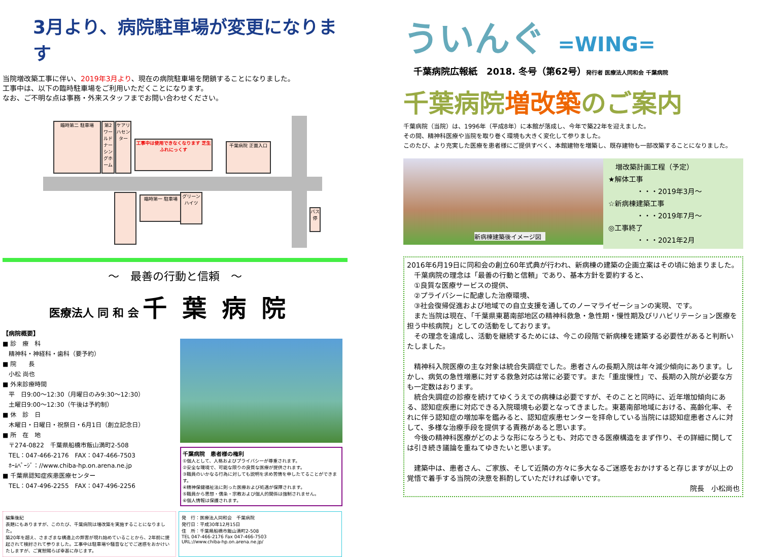3月より、病院駐車場が変更になります
当院増改築工事に伴い、2019年3月より、現在の病院駐車場を閉鎖することになりました。
工事中は、以下の臨時駐車場をご利用いただくことになります。
なお、ご不明な点は事務・外来スタッフまでお問い合わせください。
臨時第二 駐車場
第2ワールドナーシングホーム
ケアリハセンター
工事中は使用できなくなります 芝生 ふれにっくす
千葉病院 正面入口
臨時第一 駐車場
グリーンハイツ
バス停
～　最善の行動と信頼　～
医療法人 同 和 会 千葉病院
【病院概要】
■ 診　療　科
　精神科・神経科・歯科（要予約）
■ 院　　長
　小松 尚也
■ 外来診療時間
　平　日9:00～12:30（月曜日のみ9:30～12:30）
　土曜日9:00～12:30（午後は予約制）
■ 休　診　日
　木曜日・日曜日・祝祭日・6月1日（創立記念日）
■ 所　在　地
　〒274-0822　千葉県船橋市飯山満町2-508
　TEL：047-466-2176　FAX：047-466-7503
　ﾎｰﾑﾍﾟｰｼﾞ：//www.chiba-hp.on.arena.ne.jp
■ 千葉県認知症疾患医療センター
　TEL：047-496-2255　FAX：047-496-2256
千葉病院　患者様の権利
①個人として、人格およびプライバシーが尊重されます。
②安全な環境で、可能な限りの良質な医療が提供されます。
③職員のいかなる行為に対しても説明を求め苦情を申したてることができます。
④精神保健福祉法に則った医療および処遇が保障されます。
⑤職員から思想・信条・宗教および個人的関係は強制されません。
⑥個人情報は保護されます。
編集後記
表題にもありますが、このたび、千葉病院は増改築を実施することになりました。
築20年を超え、さまざまな構造上の弊害が現れ始めていることから、2年前に提起されて検討されて参りました。工事中は駐車場や騒音などでご迷惑をおかけいたしますが、ご寛恕賜らば幸甚に存じます。
発　行：医療法人同和会　千葉病院
発行日：平成30年12月15日
住　所：千葉県船橋市飯山満町2-508
TEL 047-466-2176 Fax 047-466-7503
URL://www.chiba-hp.on.arena.ne.jp/
ういんぐ =WING=
千葉病院広報紙　2018. 冬号（第62号）発行者 医療法人同和会 千葉病院
千葉病院増改築のご案内
千葉病院（当院）は、1996年（平成8年）に本館が落成し、今年で築22年を迎えました。
その間、精神科医療や当院を取り巻く環境も大きく変化して参りました。
このたび、より充実した医療を患者様にご提供すべく、本館建物を増築し、既存建物も一部改築することになりました。
新病棟建築後イメージ図
　増改築計画工程（予定）
★解体工事
　　　　・・・2019年3月～
☆新病棟建築工事
　　　　・・・2019年7月～
◎工事終了
　　　　・・・2021年2月
2016年6月19日に同和会の創立60年式典が行われ、新病棟の建築の企画立案はその頃に始まりました。
　千葉病院の理念は「最善の行動と信頼」であり、基本方針を要約すると、
　①良質な医療サービスの提供、
　②プライバシーに配慮した治療環境、
　③社会復帰促進および地域での自立支援を通してのノーマライゼーションの実現、です。
　また当院は現在、「千葉県東葛南部地区の精神科救急・急性期・慢性期及びリハビリテーション医療を担う中核病院」としての活動をしております。
　その理念を達成し、活動を継続するためには、今この段階で新病棟を建築する必要性があると判断いたしました。
　精神科入院医療の主な対象は統合失調症でした。患者さんの長期入院は年々減少傾向にあります。しかし、病気の急性増悪に対する救急対応は常に必要です。また「重度慢性」で、長期の入院が必要な方も一定数はおります。
　統合失調症の診療を続けてゆくうえでの病棟は必要ですが、そのことと同時に、近年増加傾向にある、認知症疾患に対応できる入院環境も必要となってきました。東葛南部地域における、高齢化率、それに伴う認知症の増加率を鑑みると、認知症疾患センターを拝命している当院には認知症患者さんに対して、多様な治療手段を提供する責務があると思います。
　今後の精神科医療がどのような形になろうとも、対応できる医療構造をまず作り、その詳細に関しては引き続き議論を重ねてゆきたいと思います。
　建築中は、患者さん、ご家族、そして近隣の方々に多大なるご迷惑をおかけすると存じますが以上の覚悟で着手する当院の決意を斟酌していただければ幸いです。
院長　小松尚也